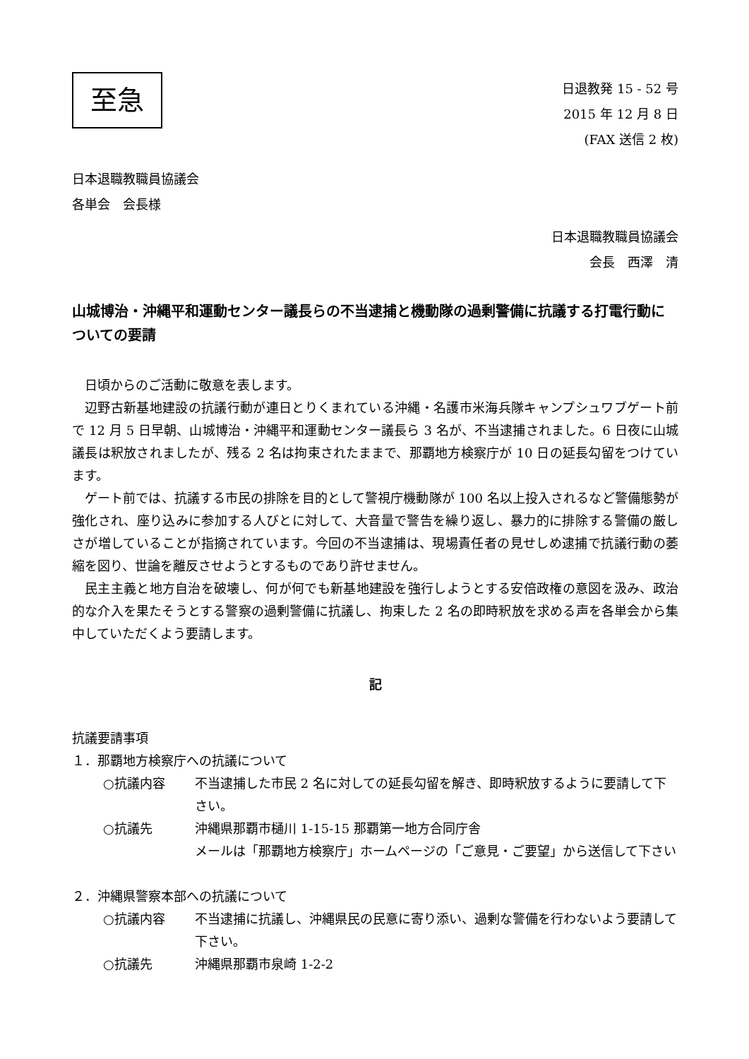至急
日退教発 15 - 52 号
2015 年 12 月 8 日
(FAX 送信 2 枚)
日本退職教職員協議会
各単会　会長様
日本退職教職員協議会
会長　西澤　清
山城博治・沖縄平和運動センター議長らの不当逮捕と機動隊の過剰警備に抗議する打電行動についての要請
日頃からのご活動に敬意を表します。
辺野古新基地建設の抗議行動が連日とりくまれている沖縄・名護市米海兵隊キャンプシュワブゲート前で 12 月 5 日早朝、山城博治・沖縄平和運動センター議長ら 3 名が、不当逮捕されました。6 日夜に山城議長は釈放されましたが、残る 2 名は拘束されたままで、那覇地方検察庁が 10 日の延長勾留をつけています。
ゲート前では、抗議する市民の排除を目的として警視庁機動隊が 100 名以上投入されるなど警備態勢が強化され、座り込みに参加する人びとに対して、大音量で警告を繰り返し、暴力的に排除する警備の厳しさが増していることが指摘されています。今回の不当逮捕は、現場責任者の見せしめ逮捕で抗議行動の萎縮を図り、世論を離反させようとするものであり許せません。
民主主義と地方自治を破壊し、何が何でも新基地建設を強行しようとする安倍政権の意図を汲み、政治的な介入を果たそうとする警察の過剰警備に抗議し、拘束した 2 名の即時釈放を求める声を各単会から集中していただくよう要請します。
記
抗議要請事項
１．那覇地方検察庁への抗議について
○抗議内容 不当逮捕した市民 2 名に対しての延長勾留を解き、即時釈放するように要請して下さい。
○抗議先 沖縄県那覇市樋川 1-15-15 那覇第一地方合同庁舎
メールは「那覇地方検察庁」ホームページの「ご意見・ご要望」から送信して下さい
２．沖縄県警察本部への抗議について
○抗議内容 不当逮捕に抗議し、沖縄県民の民意に寄り添い、過剰な警備を行わないよう要請して下さい。
○抗議先 沖縄県那覇市泉崎 1-2-2